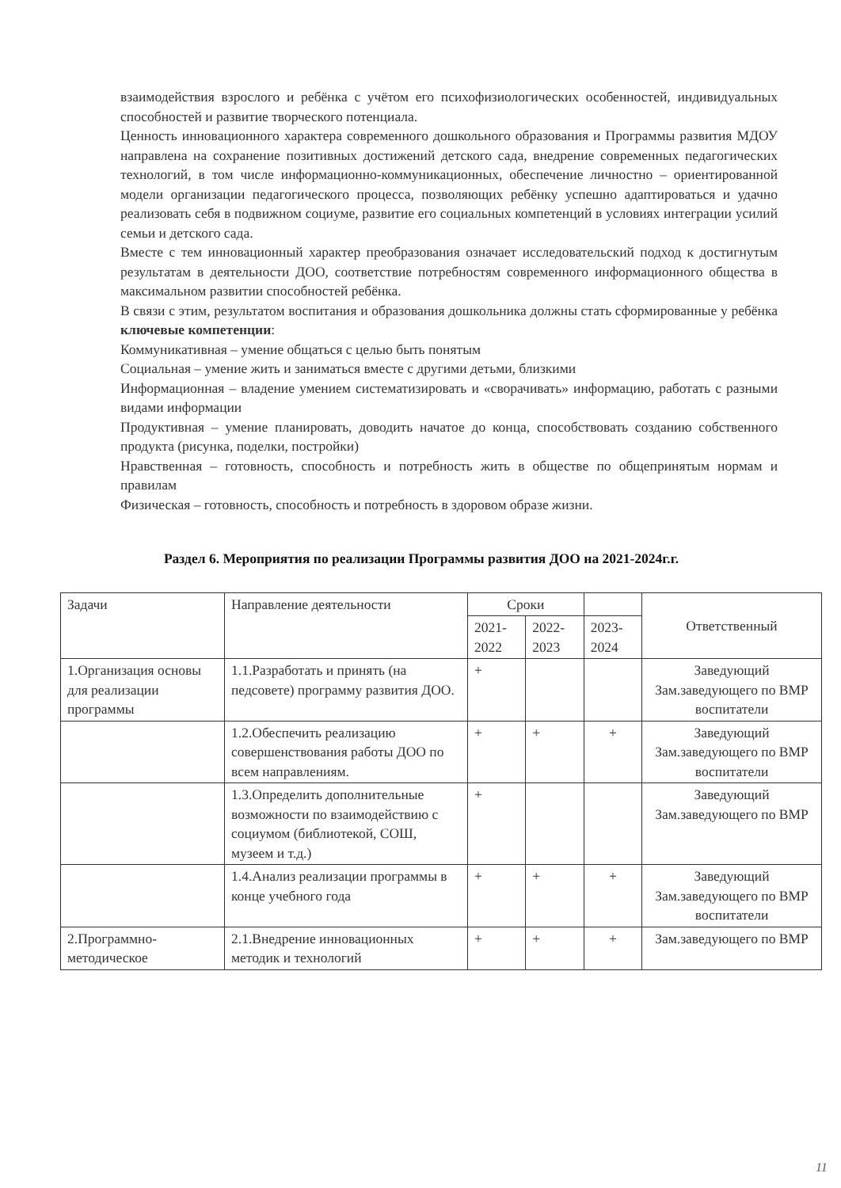взаимодействия взрослого и ребёнка с учётом его психофизиологических особенностей, индивидуальных способностей и развитие творческого потенциала.
Ценность инновационного характера современного дошкольного образования и Программы развития МДОУ направлена на сохранение позитивных достижений детского сада, внедрение современных педагогических технологий, в том числе информационно-коммуникационных, обеспечение личностно – ориентированной модели организации педагогического процесса, позволяющих ребёнку успешно адаптироваться и удачно реализовать себя в подвижном социуме, развитие его социальных компетенций в условиях интеграции усилий семьи и детского сада.
Вместе с тем инновационный характер преобразования означает исследовательский подход к достигнутым результатам в деятельности ДОО, соответствие потребностям современного информационного общества в максимальном развитии способностей ребёнка.
В связи с этим, результатом воспитания и образования дошкольника должны стать сформированные у ребёнка ключевые компетенции:
Коммуникативная – умение общаться с целью быть понятым
Социальная – умение жить и заниматься вместе с другими детьми, близкими
Информационная – владение умением систематизировать и «сворачивать» информацию, работать с разными видами информации
Продуктивная – умение планировать, доводить начатое до конца, способствовать созданию собственного продукта (рисунка, поделки, постройки)
Нравственная – готовность, способность и потребность жить в обществе по общепринятым нормам и правилам
Физическая – готовность, способность и потребность в здоровом образе жизни.
Раздел 6. Мероприятия по реализации Программы развития ДОО на 2021-2024г.г.
| Задачи | Направление деятельности | Сроки | | | Ответственный |
| --- | --- | --- | --- | --- | --- |
| | | 2021-2022 | 2022-2023 | 2023-2024 | |
| 1.Организация основы для реализации программы | 1.1.Разработать и принять (на педсовете) программу развития ДОО. | + | | | Заведующий Зам.заведующего по ВМР воспитатели |
| | 1.2.Обеспечить реализацию совершенствования работы ДОО по всем направлениям. | + | + | + | Заведующий Зам.заведующего по ВМР воспитатели |
| | 1.3.Определить дополнительные возможности по взаимодействию с социумом (библиотекой, СОШ, музеем и т.д.) | + | | | Заведующий Зам.заведующего по ВМР |
| | 1.4.Анализ реализации программы в конце учебного года | + | + | + | Заведующий Зам.заведующего по ВМР воспитатели |
| 2.Программно-методическое | 2.1.Внедрение инновационных методик и технологий | + | + | + | Зам.заведующего по ВМР |
11